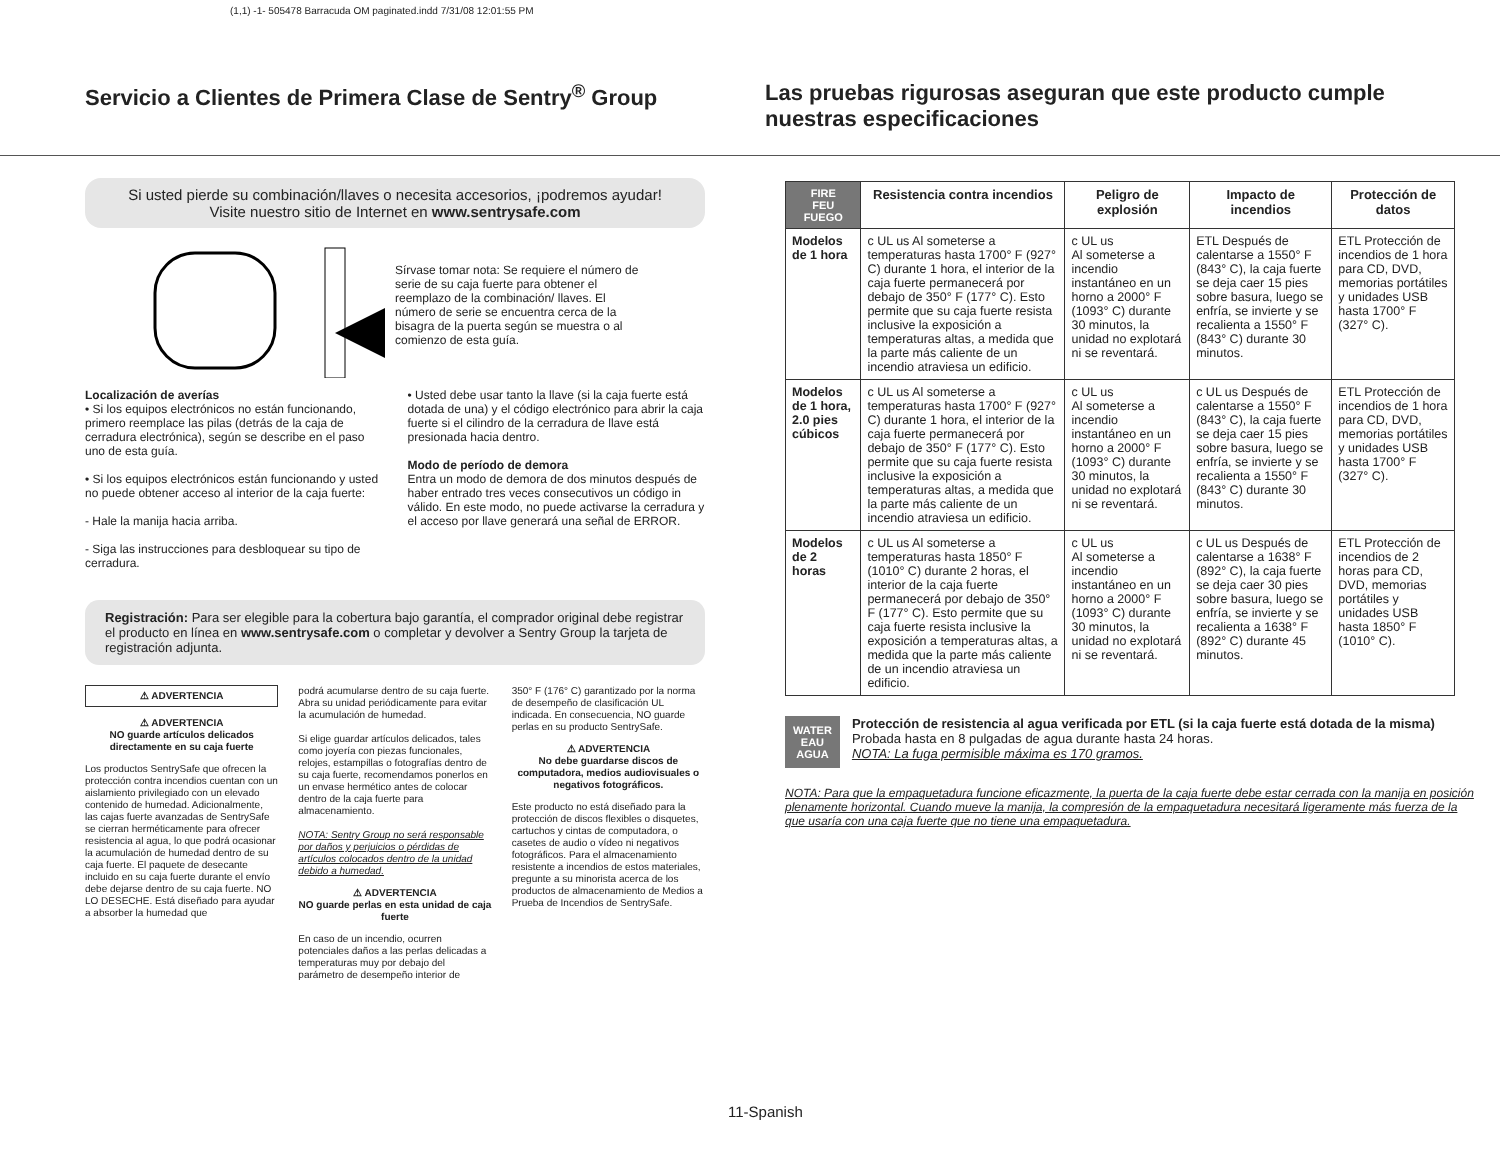(1,1) -1- 505478 Barracuda OM paginated.indd 7/31/08 12:01:55 PM
Servicio a Clientes de Primera Clase de Sentry<sup>®</sup> Group
Las pruebas rigurosas aseguran que este producto cumple nuestras especificaciones
Si usted pierde su combinación/llaves o necesita accesorios, ¡podremos ayudar!
Visite nuestro sitio de Internet en www.sentrysafe.com
Sírvase tomar nota: Se requiere el número de serie de su caja fuerte para obtener el reemplazo de la combinación/ llaves. El número de serie se encuentra cerca de la bisagra de la puerta según se muestra o al comienzo de esta guía.
Localización de averías
• Si los equipos electrónicos no están funcionando, primero reemplace las pilas (detrás de la caja de cerradura electrónica), según se describe en el paso uno de esta guía.
• Si los equipos electrónicos están funcionando y usted no puede obtener acceso al interior de la caja fuerte:
- Hale la manija hacia arriba.
- Siga las instrucciones para desbloquear su tipo de cerradura.
• Usted debe usar tanto la llave (si la caja fuerte está dotada de una) y el código electrónico para abrir la caja fuerte si el cilindro de la cerradura de llave está presionada hacia dentro.
Modo de período de demora
Entra un modo de demora de dos minutos después de haber entrado tres veces consecutivos un código in válido. En este modo, no puede activarse la cerradura y el acceso por llave generará una señal de ERROR.
Registración: Para ser elegible para la cobertura bajo garantía, el comprador original debe registrar el producto en línea en www.sentrysafe.com o completar y devolver a Sentry Group la tarjeta de registración adjunta.
⚠ ADVERTENCIA
⚠ ADVERTENCIA
NO guarde artículos delicados directamente en su caja fuerte
Los productos SentrySafe que ofrecen la protección contra incendios cuentan con un aislamiento privilegiado con un elevado contenido de humedad. Adicionalmente, las cajas fuerte avanzadas de SentrySafe se cierran herméticamente para ofrecer resistencia al agua, lo que podrá ocasionar la acumulación de humedad dentro de su caja fuerte. El paquete de desecante incluido en su caja fuerte durante el envío debe dejarse dentro de su caja fuerte. NO LO DESECHE. Está diseñado para ayudar a absorber la humedad que
podrá acumularse dentro de su caja fuerte. Abra su unidad periódicamente para evitar la acumulación de humedad.
Si elige guardar artículos delicados, tales como joyería con piezas funcionales, relojes, estampillas o fotografías dentro de su caja fuerte, recomendamos ponerlos en un envase hermético antes de colocar dentro de la caja fuerte para almacenamiento.
NOTA: Sentry Group no será responsable por daños y perjuicios o pérdidas de artículos colocados dentro de la unidad debido a humedad.
⚠ ADVERTENCIA
NO guarde perlas en esta unidad de caja fuerte
En caso de un incendio, ocurren potenciales daños a las perlas delicadas a temperaturas muy por debajo del parámetro de desempeño interior de
350° F (176° C) garantizado por la norma de desempeño de clasificación UL indicada. En consecuencia, NO guarde perlas en su producto SentrySafe.
⚠ ADVERTENCIA
No debe guardarse discos de computadora, medios audiovisuales o negativos fotográficos.
Este producto no está diseñado para la protección de discos flexibles o disquetes, cartuchos y cintas de computadora, o casetes de audio o vídeo ni negativos fotográficos. Para el almacenamiento resistente a incendios de estos materiales, pregunte a su minorista acerca de los productos de almacenamiento de Medios a Prueba de Incendios de SentrySafe.
| FIRE FEU FUEGO | Resistencia contra incendios | Peligro de explosión | Impacto de incendios | Protección de datos |
| --- | --- | --- | --- | --- |
| Modelos de 1 hora | c UL us Al someterse a temperaturas hasta 1700° F (927° C) durante 1 hora, el interior de la caja fuerte permanecerá por debajo de 350° F (177° C). Esto permite que su caja fuerte resista inclusive la exposición a temperaturas altas, a medida que la parte más caliente de un incendio atraviesa un edificio. | c UL us Al someterse a incendio instantáneo en un horno a 2000° F (1093° C) durante 30 minutos, la unidad no explotará ni se reventará. | ETL Después de calentarse a 1550° F (843° C), la caja fuerte se deja caer 15 pies sobre basura, luego se enfría, se invierte y se recalienta a 1550° F (843° C) durante 30 minutos. | ETL Protección de incendios de 1 hora para CD, DVD, memorias portátiles y unidades USB hasta 1700° F (327° C). |
| Modelos de 1 hora, 2.0 pies cúbicos | c UL us Al someterse a temperaturas hasta 1700° F (927° C) durante 1 hora, el interior de la caja fuerte permanecerá por debajo de 350° F (177° C). Esto permite que su caja fuerte resista inclusive la exposición a temperaturas altas, a medida que la parte más caliente de un incendio atraviesa un edificio. | c UL us Al someterse a incendio instantáneo en un horno a 2000° F (1093° C) durante 30 minutos, la unidad no explotará ni se reventará. | c UL us Después de calentarse a 1550° F (843° C), la caja fuerte se deja caer 15 pies sobre basura, luego se enfría, se invierte y se recalienta a 1550° F (843° C) durante 30 minutos. | ETL Protección de incendios de 1 hora para CD, DVD, memorias portátiles y unidades USB hasta 1700° F (327° C). |
| Modelos de 2 horas | c UL us Al someterse a temperaturas hasta 1850° F (1010° C) durante 2 horas, el interior de la caja fuerte permanecerá por debajo de 350° F (177° C). Esto permite que su caja fuerte resista inclusive la exposición a temperaturas altas, a medida que la parte más caliente de un incendio atraviesa un edificio. | c UL us Al someterse a incendio instantáneo en un horno a 2000° F (1093° C) durante 30 minutos, la unidad no explotará ni se reventará. | c UL us Después de calentarse a 1638° F (892° C), la caja fuerte se deja caer 30 pies sobre basura, luego se enfría, se invierte y se recalienta a 1638° F (892° C) durante 45 minutos. | ETL Protección de incendios de 2 horas para CD, DVD, memorias portátiles y unidades USB hasta 1850° F (1010° C). |
WATER
EAU
AGUA
Protección de resistencia al agua verificada por ETL (si la caja fuerte está dotada de la misma) Probada hasta en 8 pulgadas de agua durante hasta 24 horas.
NOTA: La fuga permisible máxima es 170 gramos.
NOTA: Para que la empaquetadura funcione eficazmente, la puerta de la caja fuerte debe estar cerrada con la manija en posición plenamente horizontal. Cuando mueve la manija, la compresión de la empaquetadura necesitará ligeramente más fuerza de la que usaría con una caja fuerte que no tiene una empaquetadura.
11-Spanish